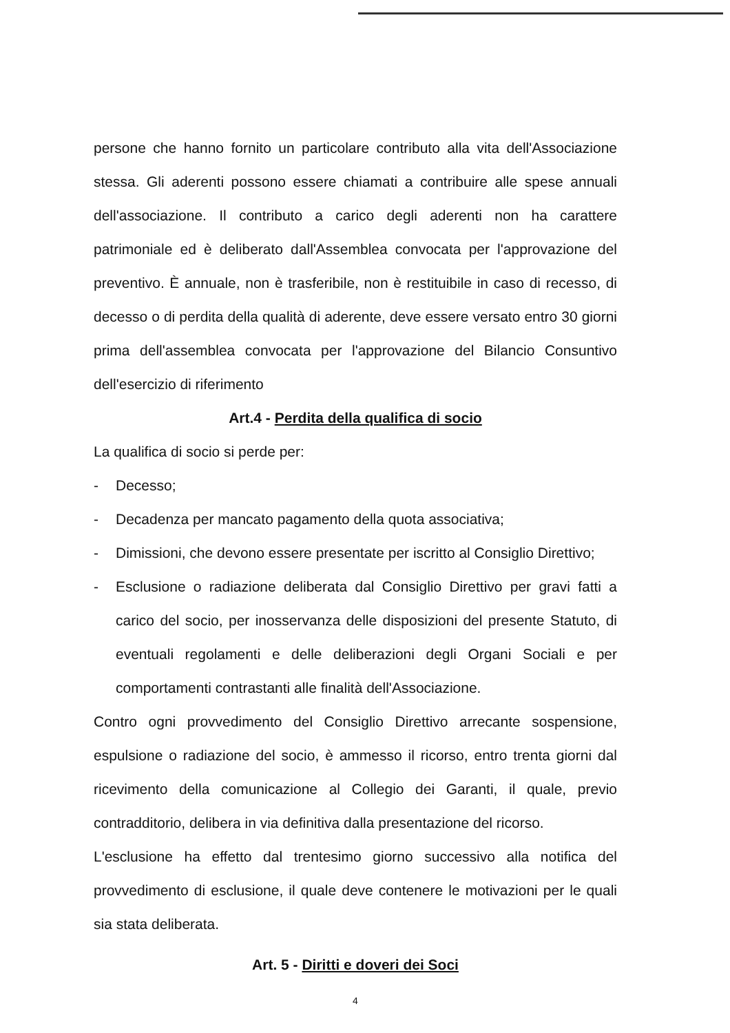persone che hanno fornito un particolare contributo alla vita dell'Associazione stessa. Gli aderenti possono essere chiamati a contribuire alle spese annuali dell'associazione. Il contributo a carico degli aderenti non ha carattere patrimoniale ed è deliberato dall'Assemblea convocata per l'approvazione del preventivo. È annuale, non è trasferibile, non è restituibile in caso di recesso, di decesso o di perdita della qualità di aderente, deve essere versato entro 30 giorni prima dell'assemblea convocata per l'approvazione del Bilancio Consuntivo dell'esercizio di riferimento
Art.4 - Perdita della qualifica di socio
La qualifica di socio si perde per:
- Decesso;
- Decadenza per mancato pagamento della quota associativa;
- Dimissioni, che devono essere presentate per iscritto al Consiglio Direttivo;
- Esclusione o radiazione deliberata dal Consiglio Direttivo per gravi fatti a carico del socio, per inosservanza delle disposizioni del presente Statuto, di eventuali regolamenti e delle deliberazioni degli Organi Sociali e per comportamenti contrastanti alle finalità dell'Associazione.
Contro ogni provvedimento del Consiglio Direttivo arrecante sospensione, espulsione o radiazione del socio, è ammesso il ricorso, entro trenta giorni dal ricevimento della comunicazione al Collegio dei Garanti, il quale, previo contradditorio, delibera in via definitiva dalla presentazione del ricorso.
L'esclusione ha effetto dal trentesimo giorno successivo alla notifica del provvedimento di esclusione, il quale deve contenere le motivazioni per le quali sia stata deliberata.
Art. 5 - Diritti e doveri dei Soci
4